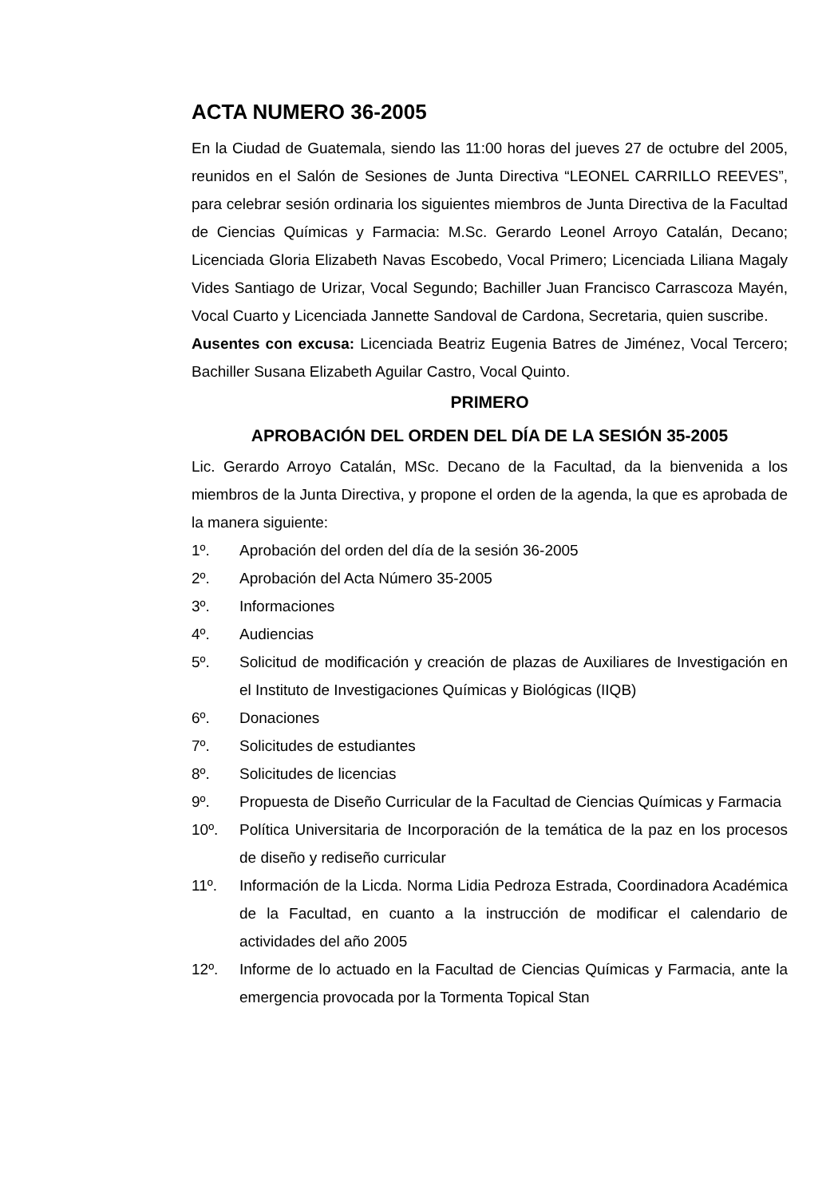ACTA NUMERO 36-2005
En la Ciudad de Guatemala, siendo las 11:00 horas del jueves 27 de octubre del 2005, reunidos en el Salón de Sesiones de Junta Directiva “LEONEL CARRILLO REEVES”, para celebrar sesión ordinaria los siguientes miembros de Junta Directiva de la Facultad de Ciencias Químicas y Farmacia: M.Sc. Gerardo Leonel Arroyo Catalán, Decano; Licenciada Gloria Elizabeth Navas Escobedo, Vocal Primero; Licenciada Liliana Magaly Vides Santiago de Urizar, Vocal Segundo; Bachiller Juan Francisco Carrascoza Mayén, Vocal Cuarto y Licenciada Jannette Sandoval de Cardona, Secretaria, quien suscribe.
Ausentes con excusa: Licenciada Beatriz Eugenia Batres de Jiménez, Vocal Tercero; Bachiller Susana Elizabeth Aguilar Castro, Vocal Quinto.
PRIMERO
APROBACIÓN DEL ORDEN DEL DÍA DE LA SESIÓN 35-2005
Lic. Gerardo Arroyo Catalán, MSc. Decano de la Facultad, da la bienvenida a los miembros de la Junta Directiva, y propone el orden de la agenda, la que es aprobada de la manera siguiente:
1º. Aprobación del orden del día de la sesión 36-2005
2º. Aprobación del Acta Número 35-2005
3º. Informaciones
4º. Audiencias
5º. Solicitud de modificación y creación de plazas de Auxiliares de Investigación en el Instituto de Investigaciones Químicas y Biológicas (IIQB)
6º. Donaciones
7º. Solicitudes de estudiantes
8º. Solicitudes de licencias
9º. Propuesta de Diseño Curricular de la Facultad de Ciencias Químicas y Farmacia
10º. Política Universitaria de Incorporación de la temática de la paz en los procesos de diseño y rediseño curricular
11º. Información de la Licda. Norma Lidia Pedroza Estrada, Coordinadora Académica de la Facultad, en cuanto a la instrucción de modificar el calendario de actividades del año 2005
12º. Informe de lo actuado en la Facultad de Ciencias Químicas y Farmacia, ante la emergencia provocada por la Tormenta Topical Stan